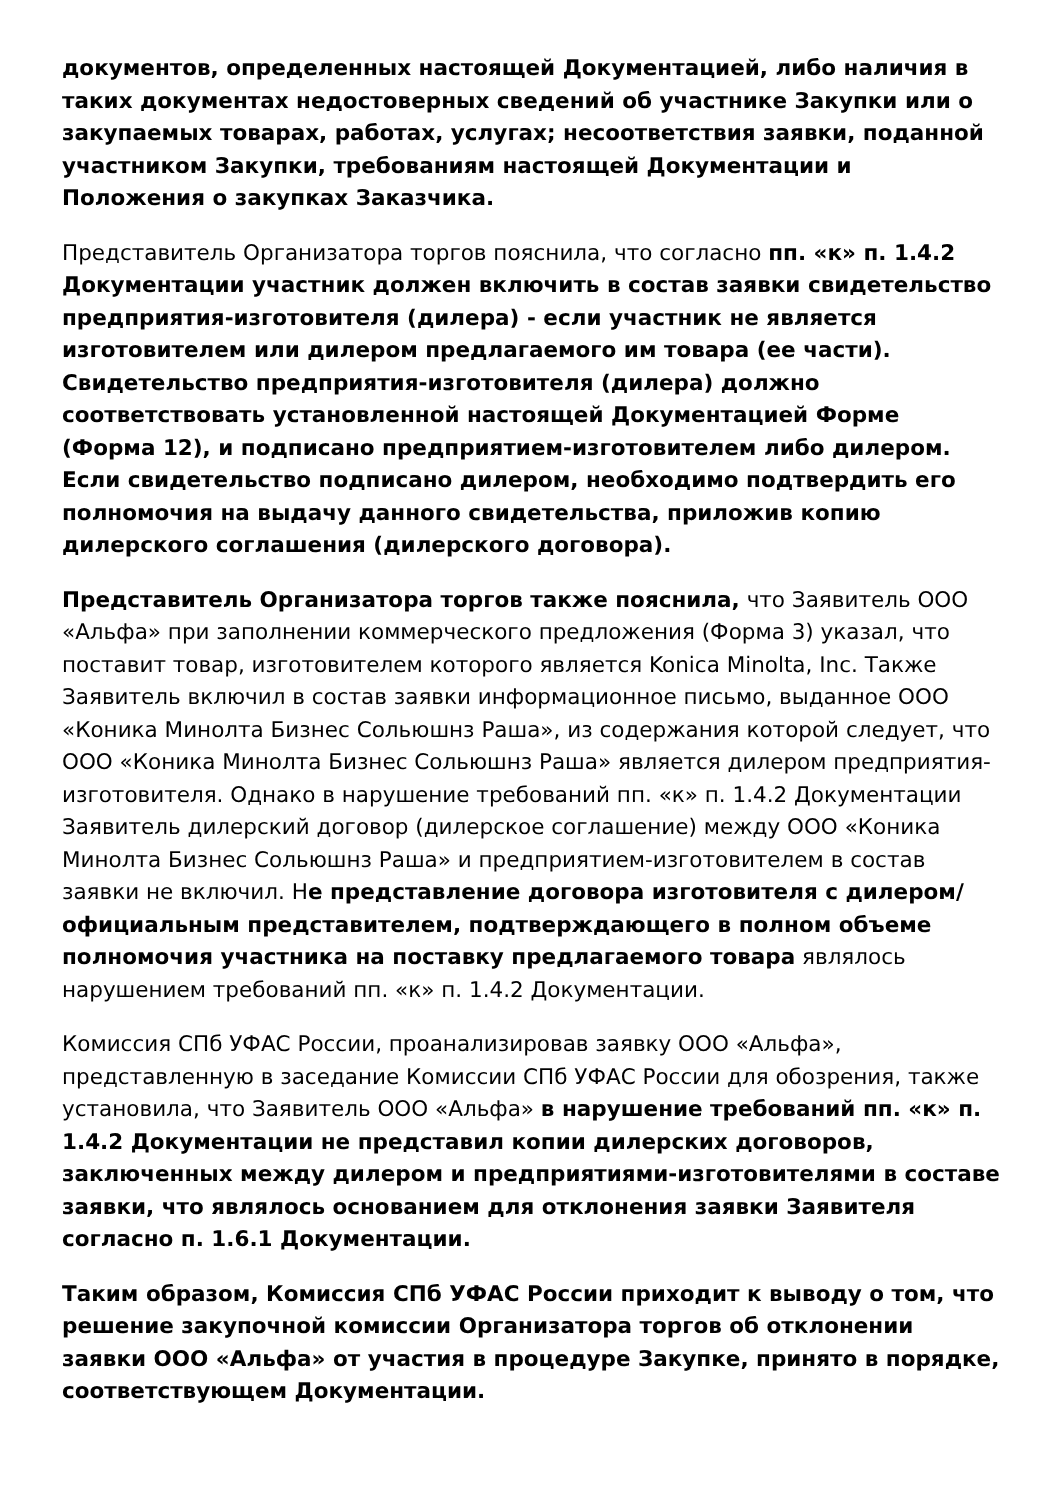документов, определенных настоящей Документацией, либо наличия в таких документах недостоверных сведений об участнике Закупки или о закупаемых товарах, работах, услугах; несоответствия заявки, поданной участником Закупки, требованиям настоящей Документации и Положения о закупках Заказчика.
Представитель Организатора торгов пояснила, что согласно пп. «к» п. 1.4.2 Документации участник должен включить в состав заявки свидетельство предприятия-изготовителя (дилера) - если участник не является изготовителем или дилером предлагаемого им товара (ее части). Свидетельство предприятия-изготовителя (дилера) должно соответствовать установленной настоящей Документацией Форме (Форма 12), и подписано предприятием-изготовителем либо дилером. Если свидетельство подписано дилером, необходимо подтвердить его полномочия на выдачу данного свидетельства, приложив копию дилерского соглашения (дилерского договора).
Представитель Организатора торгов также пояснила, что Заявитель ООО «Альфа» при заполнении коммерческого предложения (Форма 3) указал, что поставит товар, изготовителем которого является Konica Minolta, Inc. Также Заявитель включил в состав заявки информационное письмо, выданное ООО «Коника Минолта Бизнес Сольюшнз Раша», из содержания которой следует, что ООО «Коника Минолта Бизнес Сольюшнз Раша» является дилером предприятия-изготовителя. Однако в нарушение требований пп. «к» п. 1.4.2 Документации Заявитель дилерский договор (дилерское соглашение) между ООО «Коника Минолта Бизнес Сольюшнз Раша» и предприятием-изготовителем в состав заявки не включил. Не представление договора изготовителя с дилером/официальным представителем, подтверждающего в полном объеме полномочия участника на поставку предлагаемого товара являлось нарушением требований пп. «к» п. 1.4.2 Документации.
Комиссия СПб УФАС России, проанализировав заявку ООО «Альфа», представленную в заседание Комиссии СПб УФАС России для обозрения, также установила, что Заявитель ООО «Альфа» в нарушение требований пп. «к» п. 1.4.2 Документации не представил копии дилерских договоров, заключенных между дилером и предприятиями-изготовителями в составе заявки, что являлось основанием для отклонения заявки Заявителя согласно п. 1.6.1 Документации.
Таким образом, Комиссия СПб УФАС России приходит к выводу о том, что решение закупочной комиссии Организатора торгов об отклонении заявки ООО «Альфа» от участия в процедуре Закупке, принято в порядке, соответствующем Документации.